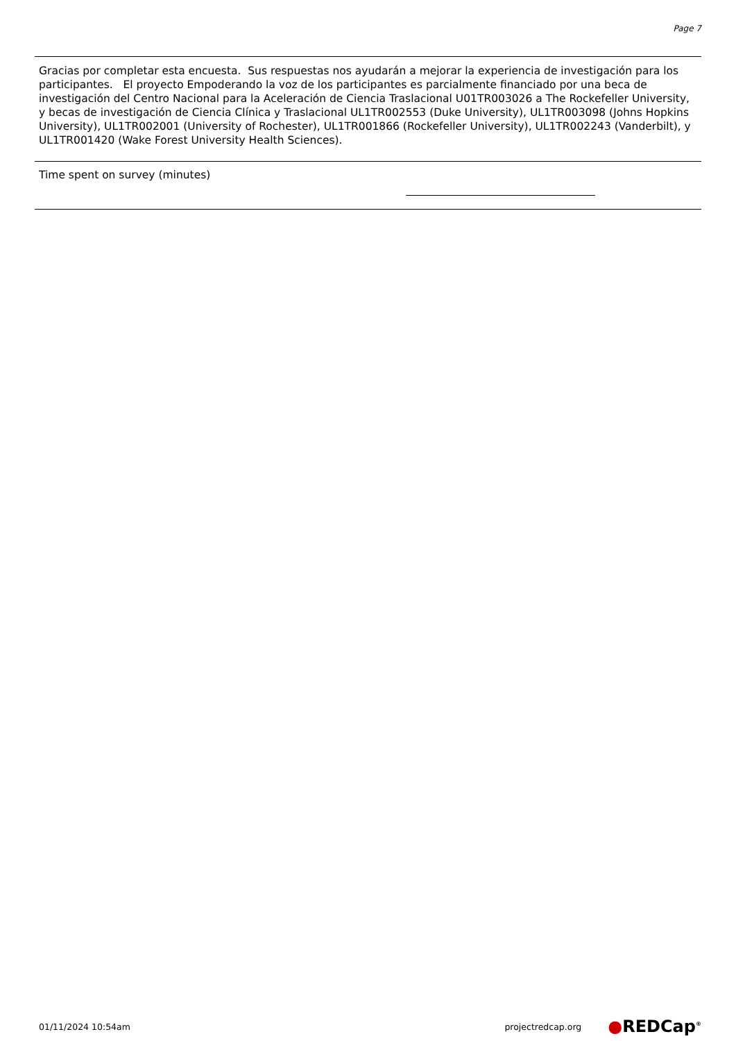Page 7
Gracias por completar esta encuesta. Sus respuestas nos ayudarán a mejorar la experiencia de investigación para los participantes. El proyecto Empoderando la voz de los participantes es parcialmente financiado por una beca de investigación del Centro Nacional para la Aceleración de Ciencia Traslacional U01TR003026 a The Rockefeller University, y becas de investigación de Ciencia Clínica y Traslacional UL1TR002553 (Duke University), UL1TR003098 (Johns Hopkins University), UL1TR002001 (University of Rochester), UL1TR001866 (Rockefeller University), UL1TR002243 (Vanderbilt), y UL1TR001420 (Wake Forest University Health Sciences).
Time spent on survey (minutes)
01/11/2024 10:54am projectredcap.org ●REDCap<sup>®</sup>